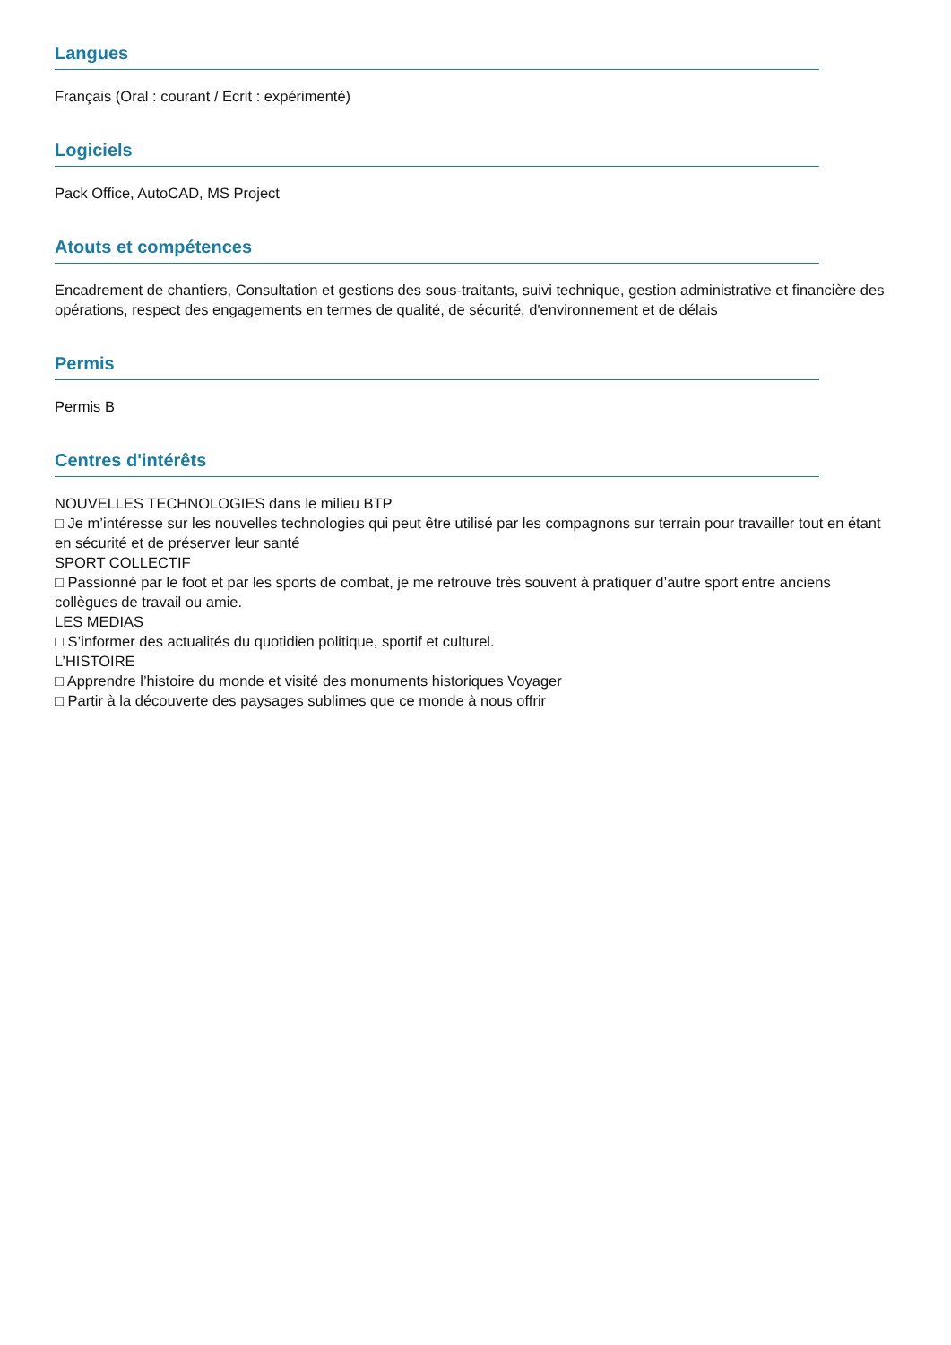Langues
Français (Oral : courant / Ecrit : expérimenté)
Logiciels
Pack Office, AutoCAD, MS Project
Atouts et compétences
Encadrement de chantiers, Consultation et gestions des sous-traitants, suivi technique, gestion administrative et financière des opérations, respect des engagements en termes de qualité, de sécurité, d'environnement et de délais
Permis
Permis B
Centres d'intérêts
NOUVELLES TECHNOLOGIES dans le milieu BTP
□ Je m’intéresse sur les nouvelles technologies qui peut être utilisé par les compagnons sur terrain pour travailler tout en étant en sécurité et de préserver leur santé
SPORT COLLECTIF
□ Passionné par le foot et par les sports de combat, je me retrouve très souvent à pratiquer d’autre sport entre anciens collègues de travail ou amie.
LES MEDIAS
□ S’informer des actualités du quotidien politique, sportif et culturel.
L’HISTOIRE
□ Apprendre l’histoire du monde et visité des monuments historiques Voyager
□ Partir à la découverte des paysages sublimes que ce monde à nous offrir